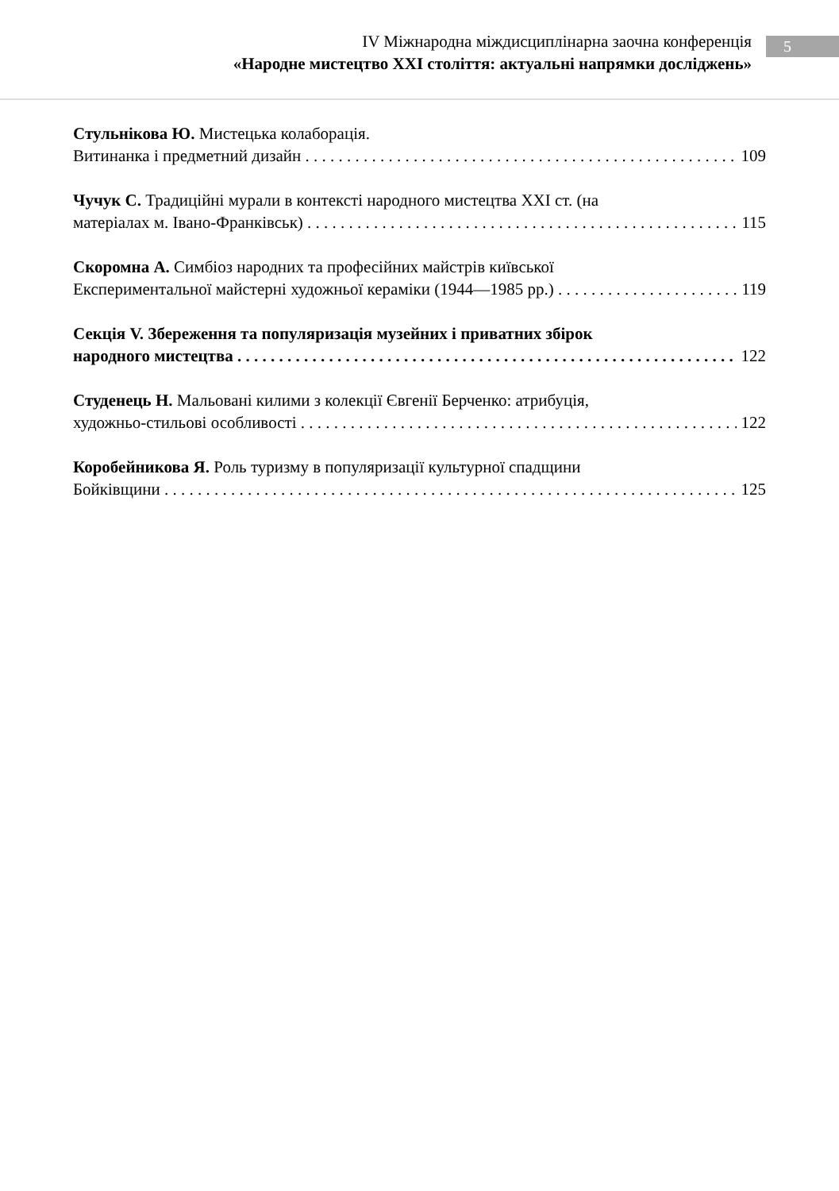IV Міжнародна міждисциплінарна заочна конференція
«Народне мистецтво XXI століття: актуальні напрямки досліджень»
5
Стульнікова Ю. Мистецька колаборація.
Витинанка і предметний дизайн 109
Чучук С. Традиційні мурали в контексті народного мистецтва XXI ст. (на
матеріалах м. Івано-Франківськ) 115
Скоромна А. Симбіоз народних та професійних майстрів київської
Експериментальної майстерні художньої кераміки (1944—1985 рр.) 119
Секція V. Збереження та популяризація музейних і приватних збірок
народного мистецтва 122
Студенець Н. Мальовані килими з колекції Євгенії Берченко: атрибуція,
художньо-стильові особливості 122
Коробейникова Я. Роль туризму в популяризації культурної спадщини
Бойківщини 125